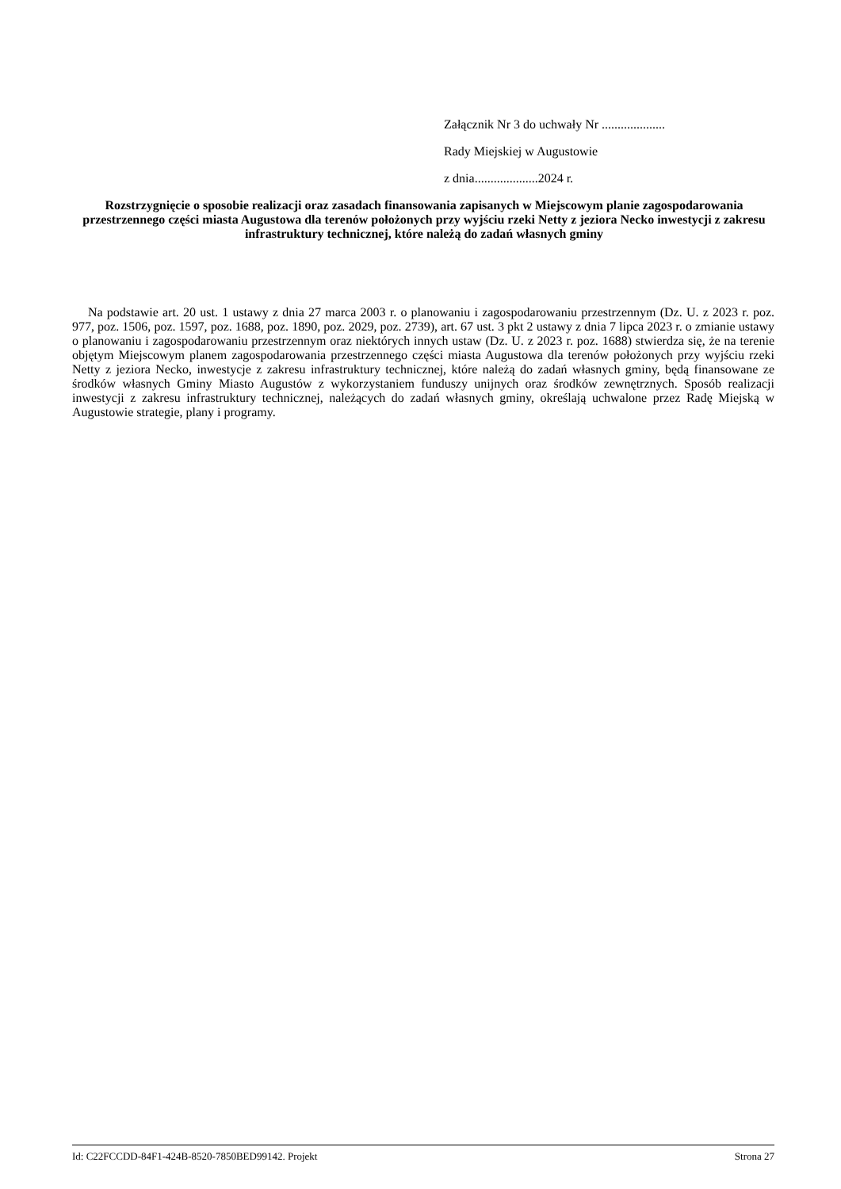Załącznik Nr 3 do uchwały Nr ....................
Rady Miejskiej w Augustowie
z dnia....................2024 r.
Rozstrzygnięcie o sposobie realizacji oraz zasadach finansowania zapisanych w Miejscowym planie zagospodarowania przestrzennego części miasta Augustowa dla terenów położonych przy wyjściu rzeki Netty z jeziora Necko inwestycji z zakresu infrastruktury technicznej, które należą do zadań własnych gminy
Na podstawie art. 20 ust. 1 ustawy z dnia 27 marca 2003 r. o planowaniu i zagospodarowaniu przestrzennym (Dz. U. z 2023 r. poz. 977, poz. 1506, poz. 1597, poz. 1688, poz. 1890, poz. 2029, poz. 2739), art. 67 ust. 3 pkt 2 ustawy z dnia 7 lipca 2023 r. o zmianie ustawy o planowaniu i zagospodarowaniu przestrzennym oraz niektórych innych ustaw (Dz. U. z 2023 r. poz. 1688) stwierdza się, że na terenie objętym Miejscowym planem zagospodarowania przestrzennego części miasta Augustowa dla terenów położonych przy wyjściu rzeki Netty z jeziora Necko, inwestycje z zakresu infrastruktury technicznej, które należą do zadań własnych gminy, będą finansowane ze środków własnych Gminy Miasto Augustów z wykorzystaniem funduszy unijnych oraz środków zewnętrznych. Sposób realizacji inwestycji z zakresu infrastruktury technicznej, należących do zadań własnych gminy, określają uchwalone przez Radę Miejską w Augustowie strategie, plany i programy.
Id: C22FCCDD-84F1-424B-8520-7850BED99142. Projekt Strona 27